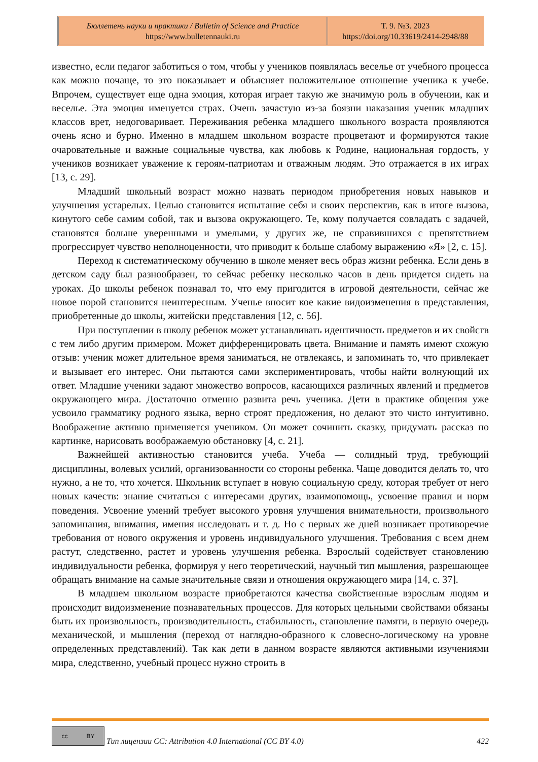Бюллетень науки и практики / Bulletin of Science and Practice
https://www.bulletennauki.ru
Т. 9. №3. 2023
https://doi.org/10.33619/2414-2948/88
известно, если педагог заботиться о том, чтобы у учеников появлялась веселье от учебного процесса как можно почаще, то это показывает и объясняет положительное отношение ученика к учебе. Впрочем, существует еще одна эмоция, которая играет такую же значимую роль в обучении, как и веселье. Эта эмоция именуется страх. Очень зачастую из-за боязни наказания ученик младших классов врет, недоговаривает. Переживания ребенка младшего школьного возраста проявляются очень ясно и бурно. Именно в младшем школьном возрасте процветают и формируются такие очаровательные и важные социальные чувства, как любовь к Родине, национальная гордость, у учеников возникает уважение к героям-патриотам и отважным людям. Это отражается в их играх [13, с. 29].
Младший школьный возраст можно назвать периодом приобретения новых навыков и улучшения устарелых. Целью становится испытание себя и своих перспектив, как в итоге вызова, кинутого себе самим собой, так и вызова окружающего. Те, кому получается совладать с задачей, становятся больше уверенными и умелыми, у других же, не справившихся с препятствием прогрессирует чувство неполноценности, что приводит к больше слабому выражению «Я» [2, с. 15].
Переход к систематическому обучению в школе меняет весь образ жизни ребенка. Если день в детском саду был разнообразен, то сейчас ребенку несколько часов в день придется сидеть на уроках. До школы ребенок познавал то, что ему пригодится в игровой деятельности, сейчас же новое порой становится неинтересным. Ученье вносит кое какие видоизменения в представления, приобретенные до школы, житейски представления [12, с. 56].
При поступлении в школу ребенок может устанавливать идентичность предметов и их свойств с тем либо другим примером. Может дифференцировать цвета. Внимание и память имеют схожую отзыв: ученик может длительное время заниматься, не отвлекаясь, и запоминать то, что привлекает и вызывает его интерес. Они пытаются сами экспериментировать, чтобы найти волнующий их ответ. Младшие ученики задают множество вопросов, касающихся различных явлений и предметов окружающего мира. Достаточно отменно развита речь ученика. Дети в практике общения уже усвоило грамматику родного языка, верно строят предложения, но делают это чисто интуитивно. Воображение активно применяется учеником. Он может сочинить сказку, придумать рассказ по картинке, нарисовать воображаемую обстановку [4, с. 21].
Важнейшей активностью становится учеба. Учеба — солидный труд, требующий дисциплины, волевых усилий, организованности со стороны ребенка. Чаще доводится делать то, что нужно, а не то, что хочется. Школьник вступает в новую социальную среду, которая требует от него новых качеств: знание считаться с интересами других, взаимопомощь, усвоение правил и норм поведения. Усвоение умений требует высокого уровня улучшения внимательности, произвольного запоминания, внимания, имения исследовать и т. д. Но с первых же дней возникает противоречие требования от нового окружения и уровень индивидуального улучшения. Требования с всем днем растут, следственно, растет и уровень улучшения ребенка. Взрослый содействует становлению индивидуальности ребенка, формируя у него теоретический, научный тип мышления, разрешающее обращать внимание на самые значительные связи и отношения окружающего мира [14, с. 37].
В младшем школьном возрасте приобретаются качества свойственные взрослым людям и происходит видоизменение познавательных процессов. Для которых цельными свойствами обязаны быть их произвольность, производительность, стабильность, становление памяти, в первую очередь механической, и мышления (переход от наглядно-образного к словесно-логическому на уровне определенных представлений). Так как дети в данном возрасте являются активными изучениями мира, следственно, учебный процесс нужно строить в
cc BY
Тип лицензии CC: Attribution 4.0 International (CC BY 4.0) 422